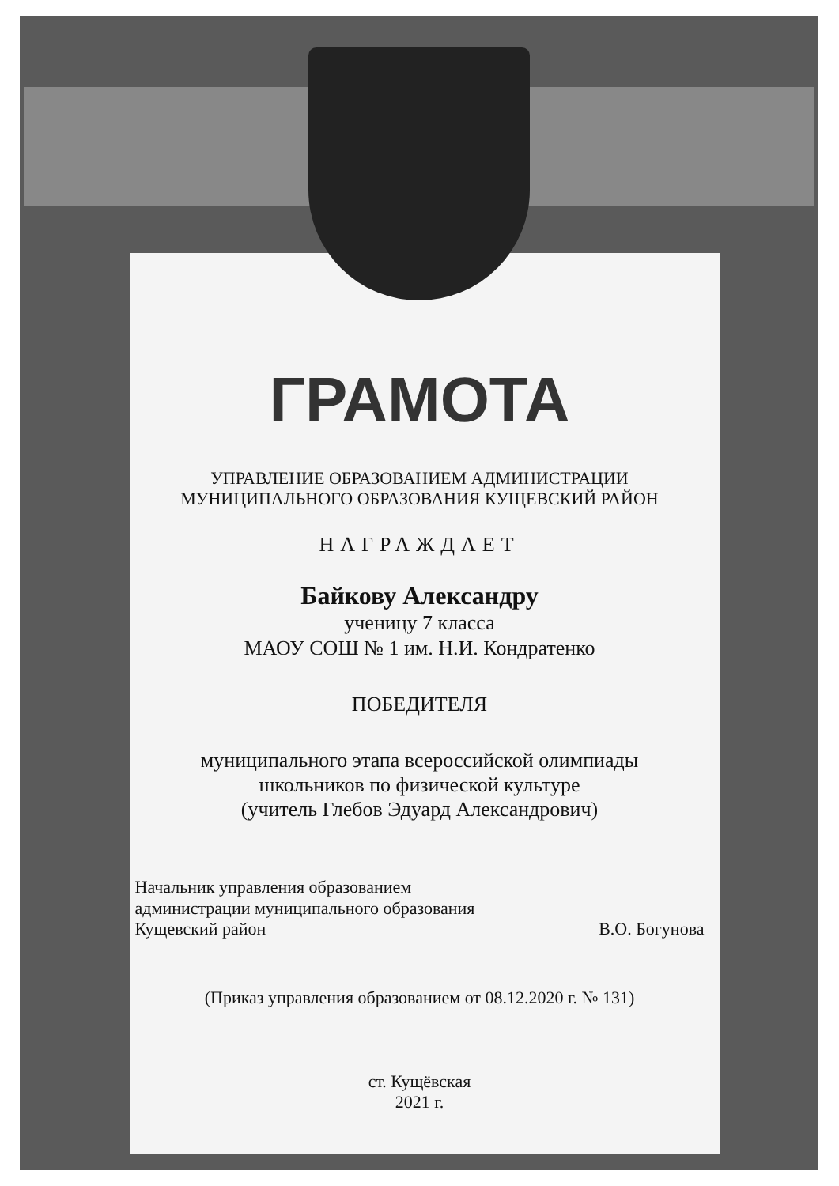ГРАМОТА
УПРАВЛЕНИЕ ОБРАЗОВАНИЕМ АДМИНИСТРАЦИИ
МУНИЦИПАЛЬНОГО ОБРАЗОВАНИЯ КУЩЕВСКИЙ РАЙОН
НАГРАЖДАЕТ
Байкову Александру
ученицу 7 класса
МАОУ СОШ № 1 им. Н.И. Кондратенко
ПОБЕДИТЕЛЯ
муниципального этапа всероссийской олимпиады
школьников по физической культуре
(учитель Глебов Эдуард Александрович)
Начальник управления образованием
администрации муниципального образования
Кущевский район
В.О. Богунова
(Приказ управления образованием от 08.12.2020 г. № 131)
ст. Кущёвская
2021 г.